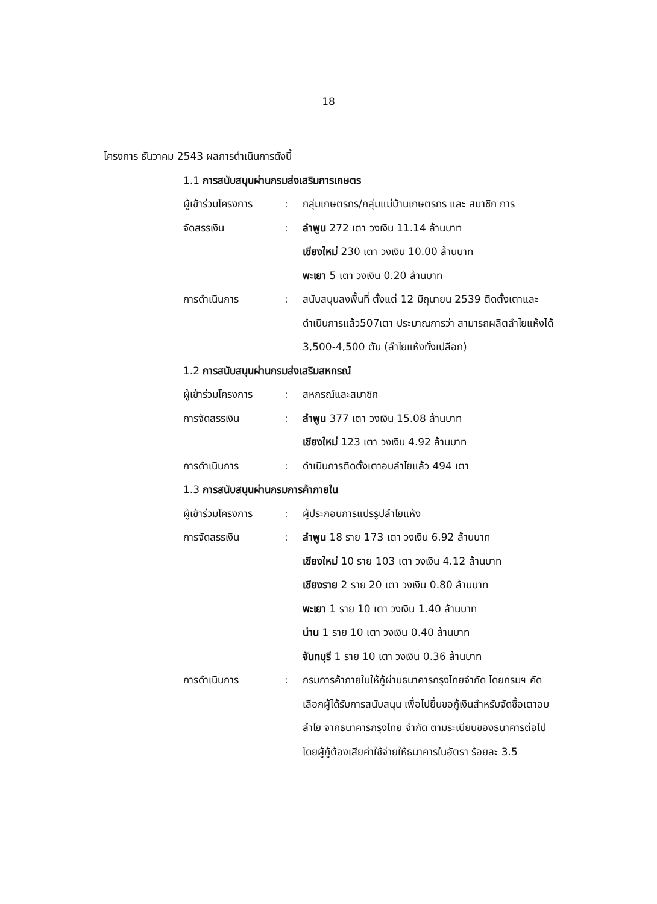18
โครงการ ธันวาคม 2543 ผลการดำเนินการดังนี้
1.1 การสนับสนุนผ่านกรมส่งเสริมการเกษตร
ผู้เข้าร่วมโครงการ: กลุ่มเกษตรกร/กลุ่มแม่บ้านเกษตรกร และ สมาชิก การ
จัดสรรเงิน: ลำพูน 272 เตา วงเงิน 11.14 ล้านบาท
เชียงใหม่ 230 เตา วงเงิน 10.00 ล้านบาท
พะเยา 5 เตา วงเงิน 0.20 ล้านบาท
การดำเนินการ: สนับสนุนลงพื้นที่ ตั้งแต่ 12 มิถุนายน 2539 ติดตั้งเตาและดำเนินการแล้ว507เตา ประมาณการว่า สามารถผลิตลำไยแห้งได้ 3,500-4,500 ตัน (ลำไยแห้งทั้งเปลือก)
1.2 การสนับสนุนผ่านกรมส่งเสริมสหกรณ์
ผู้เข้าร่วมโครงการ: สหกรณ์และสมาชิก
การจัดสรรเงิน: ลำพูน 377 เตา วงเงิน 15.08 ล้านบาท
เชียงใหม่ 123 เตา วงเงิน 4.92 ล้านบาท
การดำเนินการ: ดำเนินการติดตั้งเตาอบลำไยแล้ว 494 เตา
1.3 การสนับสนุนผ่านกรมการค้าภายใน
ผู้เข้าร่วมโครงการ: ผู้ประกอบการแปรรูปลำไยแห้ง
การจัดสรรเงิน: ลำพูน 18 ราย 173 เตา วงเงิน 6.92 ล้านบาท
เชียงใหม่ 10 ราย 103 เตา วงเงิน 4.12 ล้านบาท
เชียงราย 2 ราย 20 เตา วงเงิน 0.80 ล้านบาท
พะเยา 1 ราย 10 เตา วงเงิน 1.40 ล้านบาท
น่าน 1 ราย 10 เตา วงเงิน 0.40 ล้านบาท
จันทบุรี 1 ราย 10 เตา วงเงิน 0.36 ล้านบาท
การดำเนินการ: กรมการค้าภายในให้กู้ผ่านธนาคารกรุงไทยจำกัด โดยกรมฯ คัดเลือกผู้ได้รับการสนับสนุน เพื่อไปยื่นขอกู้เงินสำหรับจัดซื้อเตาอบลำไย จากธนาคารกรุงไทย จำกัด ตามระเบียบของธนาคารต่อไป โดยผู้กู้ต้องเสียค่าใช้จ่ายให้ธนาคารในอัตรา ร้อยละ 3.5